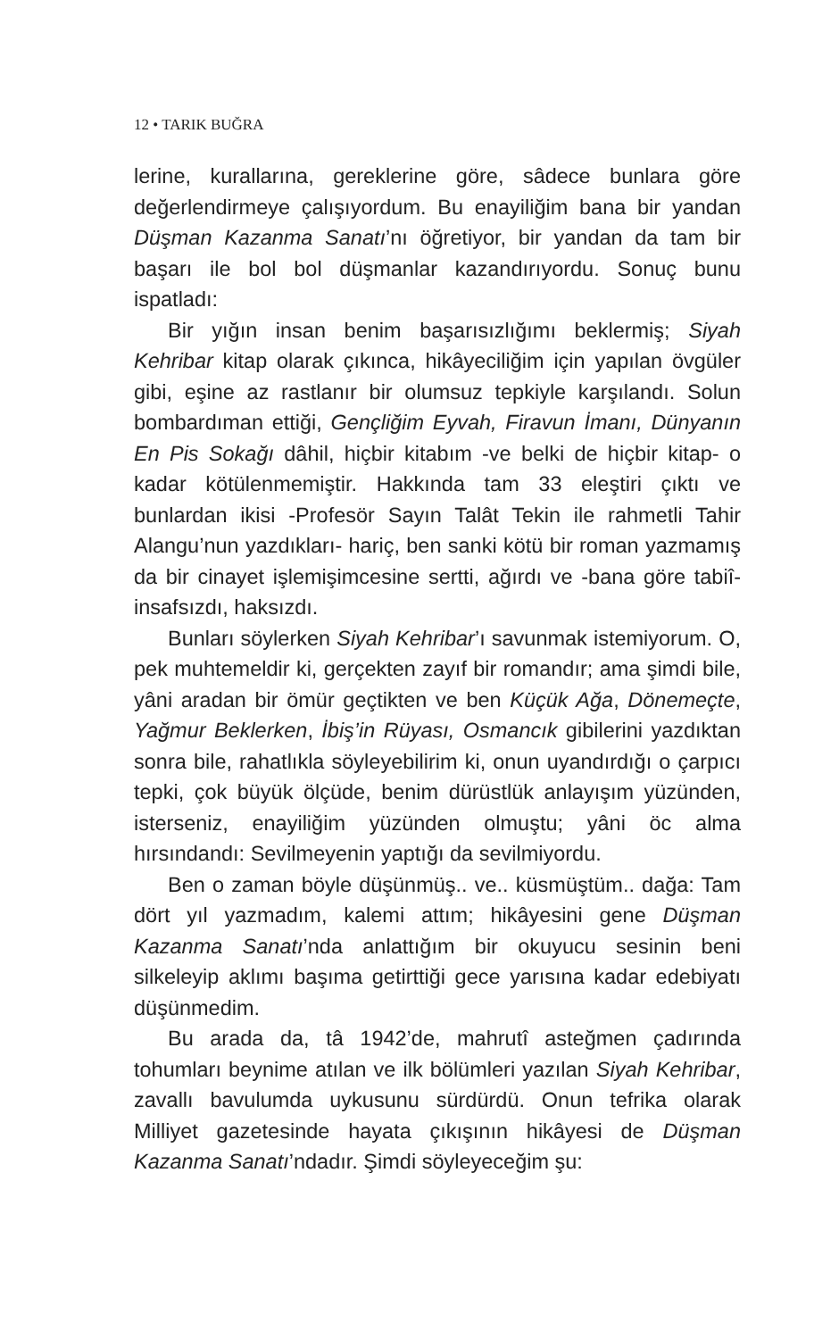12 • TARIK BUĞRA
lerine, kurallarına, gereklerine göre, sâdece bunlara göre değerlendirmeye çalışıyordum. Bu enayiliğim bana bir yandan Düşman Kazanma Sanatı’nı öğretiyor, bir yandan da tam bir başarı ile bol bol düşmanlar kazandırıyordu. Sonuç bunu ispatladı:
Bir yığın insan benim başarısızlığımı beklermiş; Siyah Kehribar kitap olarak çıkınca, hikâyeciliğim için yapılan övgüler gibi, eşine az rastlanır bir olumsuz tepkiyle karşılandı. Solun bombardıman ettiği, Gençliğim Eyvah, Firavun İmanı, Dünyanın En Pis Sokağı dâhil, hiçbir kitabım -ve belki de hiçbir kitap- o kadar kötülenmemiştir. Hakkında tam 33 eleştiri çıktı ve bunlardan ikisi -Profesör Sayın Talât Tekin ile rahmetli Tahir Alangu’nun yazdıkları- hariç, ben sanki kötü bir roman yazmamış da bir cinayet işlemişimcesine sertti, ağırdı ve -bana göre tabiî- insafsızdı, haksızdı.
Bunları söylerken Siyah Kehribar’ı savunmak istemiyorum. O, pek muhtemeldir ki, gerçekten zayıf bir romandır; ama şimdi bile, yâni aradan bir ömür geçtikten ve ben Küçük Ağa, Dönemeçte, Yağmur Beklerken, İbiş’in Rüyası, Osmancık gibilerini yazdıktan sonra bile, rahatlıkla söyleyebilirim ki, onun uyandırdığı o çarpıcı tepki, çok büyük ölçüde, benim dürüstlük anlayışım yüzünden, isterseniz, enayiliğim yüzünden olmuştu; yâni öc alma hırsındandı: Sevilmeyenin yaptığı da sevilmiyordu.
Ben o zaman böyle düşünmüş.. ve.. küsmüştüm.. dağa: Tam dört yıl yazmadım, kalemi attım; hikâyesini gene Düşman Kazanma Sanatı’nda anlattığım bir okuyucu sesinin beni silkeleyip aklımı başıma getirttiği gece yarısına kadar edebiyatı düşünmedim.
Bu arada da, tâ 1942’de, mahrutî asteğmen çadırında tohumları beynime atılan ve ilk bölümleri yazılan Siyah Kehribar, zavallı bavulumda uykusunu sürdürdü. Onun tefrika olarak Milliyet gazetesinde hayata çıkışının hikâyesi de Düşman Kazanma Sanatı’ndadır. Şimdi söyleyeceğim şu: